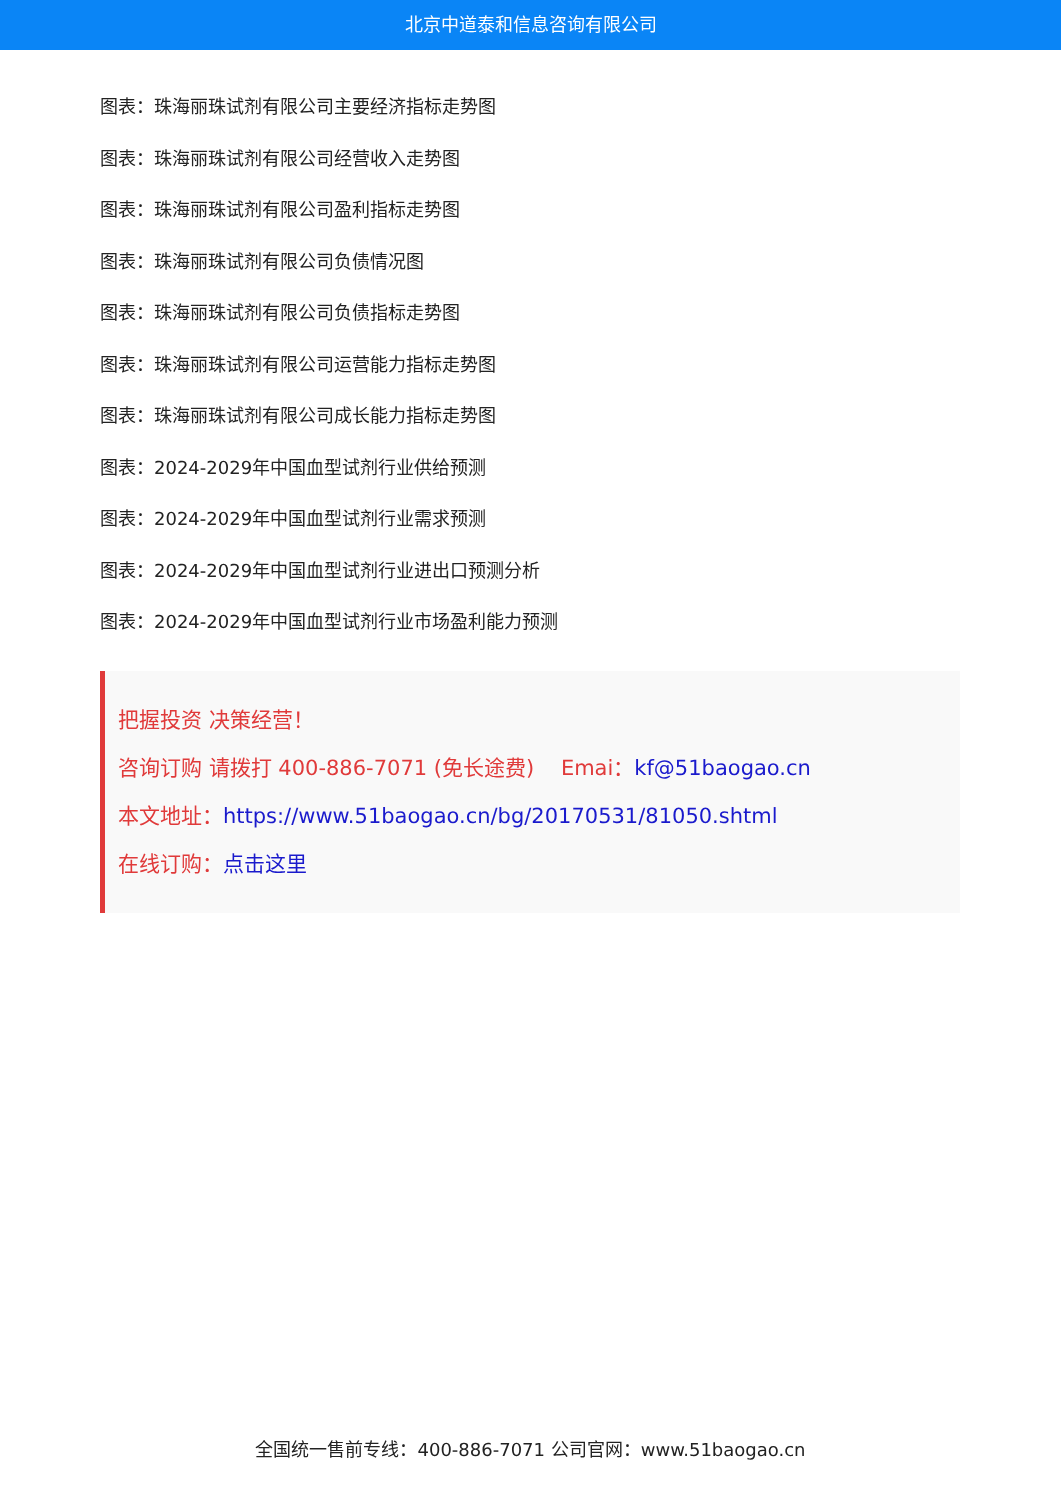北京中道泰和信息咨询有限公司
图表：珠海丽珠试剂有限公司主要经济指标走势图
图表：珠海丽珠试剂有限公司经营收入走势图
图表：珠海丽珠试剂有限公司盈利指标走势图
图表：珠海丽珠试剂有限公司负债情况图
图表：珠海丽珠试剂有限公司负债指标走势图
图表：珠海丽珠试剂有限公司运营能力指标走势图
图表：珠海丽珠试剂有限公司成长能力指标走势图
图表：2024-2029年中国血型试剂行业供给预测
图表：2024-2029年中国血型试剂行业需求预测
图表：2024-2029年中国血型试剂行业进出口预测分析
图表：2024-2029年中国血型试剂行业市场盈利能力预测
把握投资 决策经营！
咨询订购 请拨打 400-886-7071 (免长途费) Emai：kf@51baogao.cn
本文地址：https://www.51baogao.cn/bg/20170531/81050.shtml
在线订购：点击这里
全国统一售前专线：400-886-7071 公司官网：www.51baogao.cn